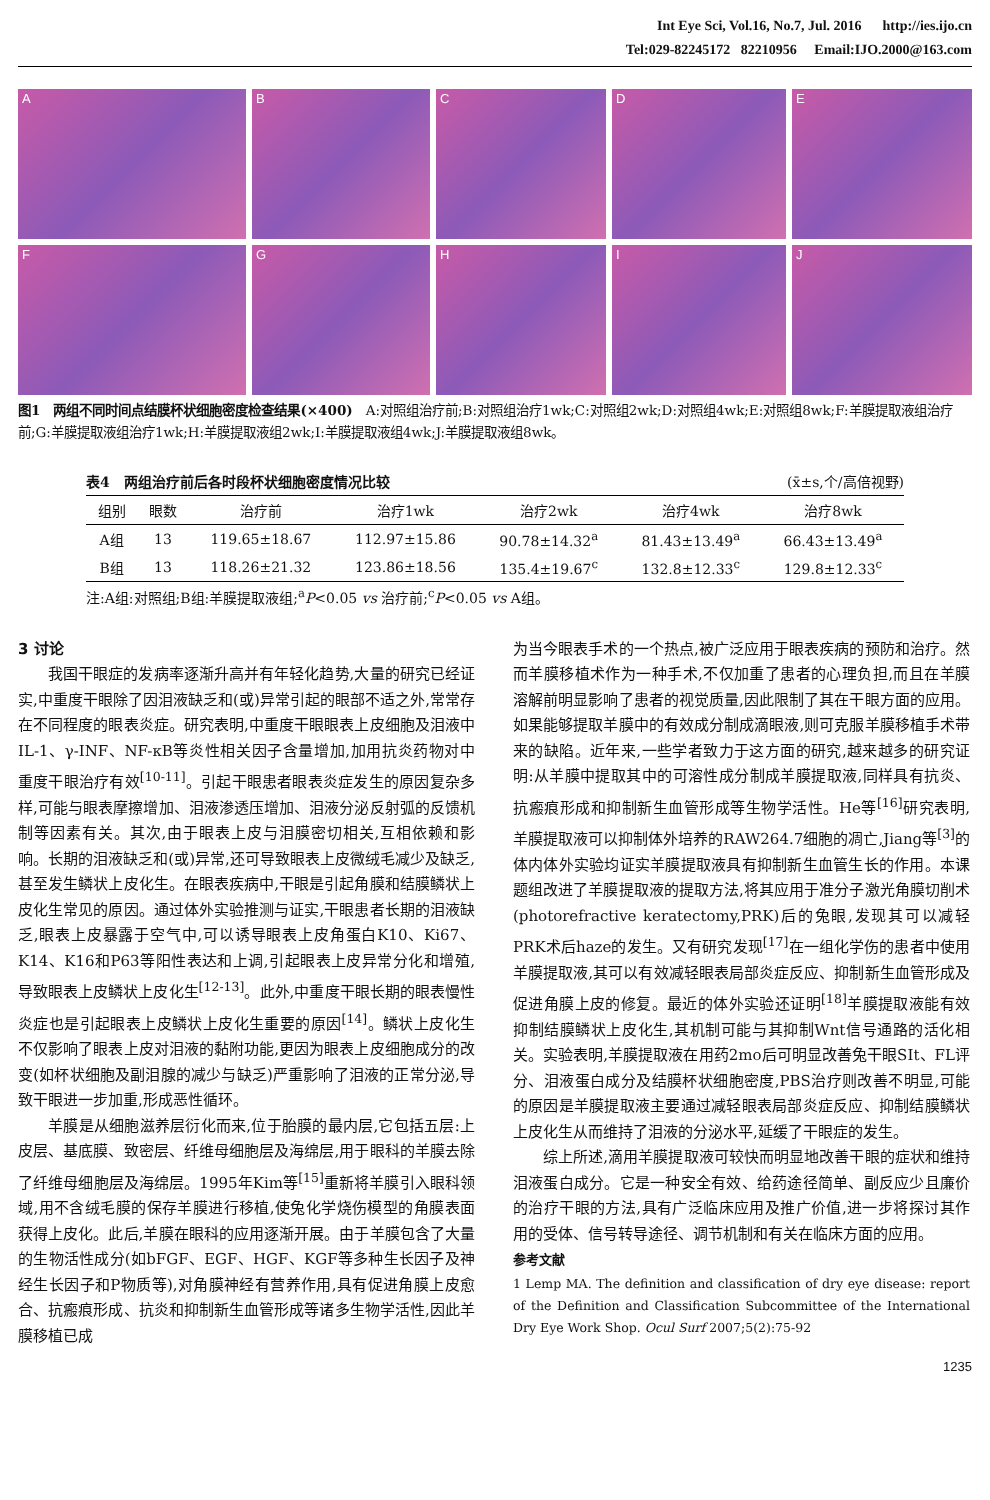Int Eye Sci, Vol.16, No.7, Jul. 2016 http://ies.ijo.cn
Tel:029-82245172 82210956 Email:IJO.2000@163.com
A
B
C
D
E
F
G
H
I
J
图1　两组不同时间点结膜杯状细胞密度检查结果(×400)　A:对照组治疗前;B:对照组治疗1wk;C:对照组2wk;D:对照组4wk;E:对照组8wk;F:羊膜提取液组治疗前;G:羊膜提取液组治疗1wk;H:羊膜提取液组2wk;I:羊膜提取液组4wk;J:羊膜提取液组8wk。
表4　两组治疗前后各时段杯状细胞密度情况比较 (x̄±s,个/高倍视野)
| 组别 | 眼数 | 治疗前 | 治疗1wk | 治疗2wk | 治疗4wk | 治疗8wk |
| --- | --- | --- | --- | --- | --- | --- |
| A组 | 13 | 119.65±18.67 | 112.97±15.86 | 90.78±14.32<sup>a</sup> | 81.43±13.49<sup>a</sup> | 66.43±13.49<sup>a</sup> |
| B组 | 13 | 118.26±21.32 | 123.86±18.56 | 135.4±19.67<sup>c</sup> | 132.8±12.33<sup>c</sup> | 129.8±12.33<sup>c</sup> |
注:A组:对照组;B组:羊膜提取液组;<sup>a</sup>P<0.05 vs 治疗前;<sup>c</sup>P<0.05 vs A组。
3 讨论
我国干眼症的发病率逐渐升高并有年轻化趋势,大量的研究已经证实,中重度干眼除了因泪液缺乏和(或)异常引起的眼部不适之外,常常存在不同程度的眼表炎症。研究表明,中重度干眼眼表上皮细胞及泪液中IL-1、γ-INF、NF-κB等炎性相关因子含量增加,加用抗炎药物对中重度干眼治疗有效<sup>[10-11]</sup>。引起干眼患者眼表炎症发生的原因复杂多样,可能与眼表摩擦增加、泪液渗透压增加、泪液分泌反射弧的反馈机制等因素有关。其次,由于眼表上皮与泪膜密切相关,互相依赖和影响。长期的泪液缺乏和(或)异常,还可导致眼表上皮微绒毛减少及缺乏,甚至发生鳞状上皮化生。在眼表疾病中,干眼是引起角膜和结膜鳞状上皮化生常见的原因。通过体外实验推测与证实,干眼患者长期的泪液缺乏,眼表上皮暴露于空气中,可以诱导眼表上皮角蛋白K10、Ki67、K14、K16和P63等阳性表达和上调,引起眼表上皮异常分化和增殖,导致眼表上皮鳞状上皮化生<sup>[12-13]</sup>。此外,中重度干眼长期的眼表慢性炎症也是引起眼表上皮鳞状上皮化生重要的原因<sup>[14]</sup>。鳞状上皮化生不仅影响了眼表上皮对泪液的黏附功能,更因为眼表上皮细胞成分的改变(如杯状细胞及副泪腺的减少与缺乏)严重影响了泪液的正常分泌,导致干眼进一步加重,形成恶性循环。
羊膜是从细胞滋养层衍化而来,位于胎膜的最内层,它包括五层:上皮层、基底膜、致密层、纤维母细胞层及海绵层,用于眼科的羊膜去除了纤维母细胞层及海绵层。1995年Kim等<sup>[15]</sup>重新将羊膜引入眼科领域,用不含绒毛膜的保存羊膜进行移植,使兔化学烧伤模型的角膜表面获得上皮化。此后,羊膜在眼科的应用逐渐开展。由于羊膜包含了大量的生物活性成分(如bFGF、EGF、HGF、KGF等多种生长因子及神经生长因子和P物质等),对角膜神经有营养作用,具有促进角膜上皮愈合、抗瘢痕形成、抗炎和抑制新生血管形成等诸多生物学活性,因此羊膜移植已成
为当今眼表手术的一个热点,被广泛应用于眼表疾病的预防和治疗。然而羊膜移植术作为一种手术,不仅加重了患者的心理负担,而且在羊膜溶解前明显影响了患者的视觉质量,因此限制了其在干眼方面的应用。如果能够提取羊膜中的有效成分制成滴眼液,则可克服羊膜移植手术带来的缺陷。近年来,一些学者致力于这方面的研究,越来越多的研究证明:从羊膜中提取其中的可溶性成分制成羊膜提取液,同样具有抗炎、抗瘢痕形成和抑制新生血管形成等生物学活性。He等<sup>[16]</sup>研究表明,羊膜提取液可以抑制体外培养的RAW264.7细胞的凋亡,Jiang等<sup>[3]</sup>的体内体外实验均证实羊膜提取液具有抑制新生血管生长的作用。本课题组改进了羊膜提取液的提取方法,将其应用于准分子激光角膜切削术(photorefractive keratectomy,PRK)后的兔眼,发现其可以减轻PRK术后haze的发生。又有研究发现<sup>[17]</sup>在一组化学伤的患者中使用羊膜提取液,其可以有效减轻眼表局部炎症反应、抑制新生血管形成及促进角膜上皮的修复。最近的体外实验还证明<sup>[18]</sup>羊膜提取液能有效抑制结膜鳞状上皮化生,其机制可能与其抑制Wnt信号通路的活化相关。实验表明,羊膜提取液在用药2mo后可明显改善兔干眼SⅠt、FL评分、泪液蛋白成分及结膜杯状细胞密度,PBS治疗则改善不明显,可能的原因是羊膜提取液主要通过减轻眼表局部炎症反应、抑制结膜鳞状上皮化生从而维持了泪液的分泌水平,延缓了干眼症的发生。
综上所述,滴用羊膜提取液可较快而明显地改善干眼的症状和维持泪液蛋白成分。它是一种安全有效、给药途径简单、副反应少且廉价的治疗干眼的方法,具有广泛临床应用及推广价值,进一步将探讨其作用的受体、信号转导途径、调节机制和有关在临床方面的应用。
参考文献
1 Lemp MA. The definition and classification of dry eye disease: report of the Definition and Classification Subcommittee of the International Dry Eye Work Shop. Ocul Surf 2007;5(2):75-92
1235